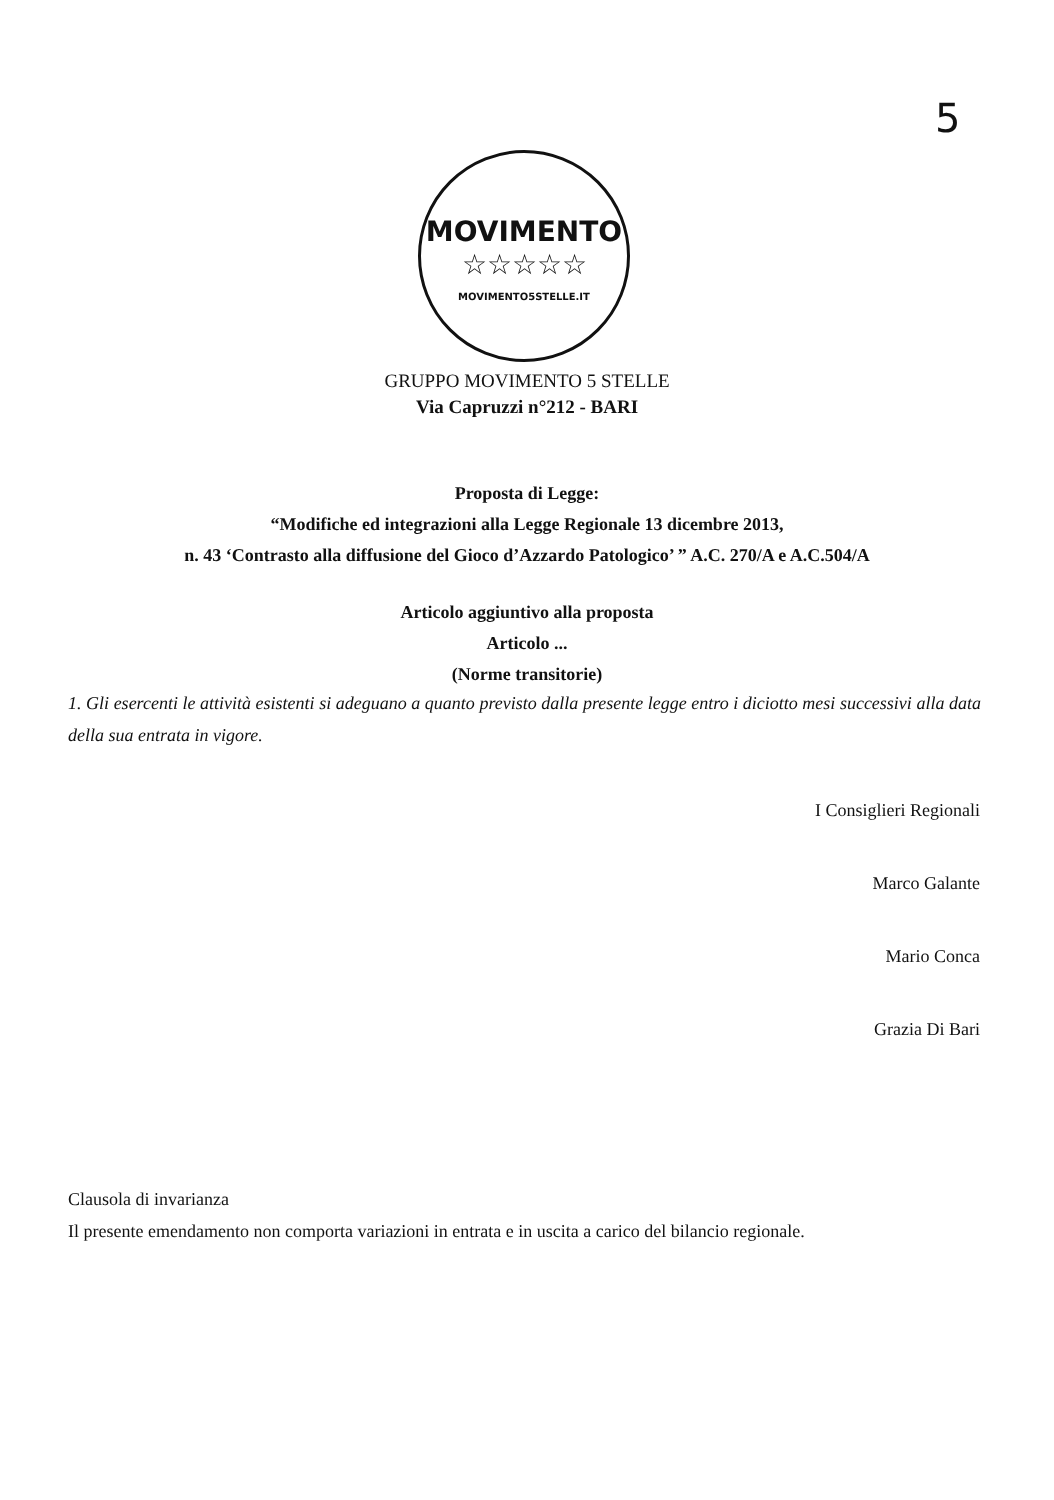5
MOVIMENTO
☆☆☆☆☆
MOVIMENTO5STELLE.IT
GRUPPO MOVIMENTO 5 STELLE
Via Capruzzi n°212 - BARI
Proposta di Legge:
“Modifiche ed integrazioni alla Legge Regionale 13 dicembre 2013,
n. 43 ‘Contrasto alla diffusione del Gioco d’Azzardo Patologico’ ” A.C. 270/A e A.C.504/A
Articolo aggiuntivo alla proposta
Articolo ...
(Norme transitorie)
1. Gli esercenti le attività esistenti si adeguano a quanto previsto dalla presente legge entro i diciotto mesi successivi alla data della sua entrata in vigore.
I Consiglieri Regionali
Marco Galante
Mario Conca
Grazia Di Bari
Clausola di invarianza
Il presente emendamento non comporta variazioni in entrata e in uscita a carico del bilancio regionale.